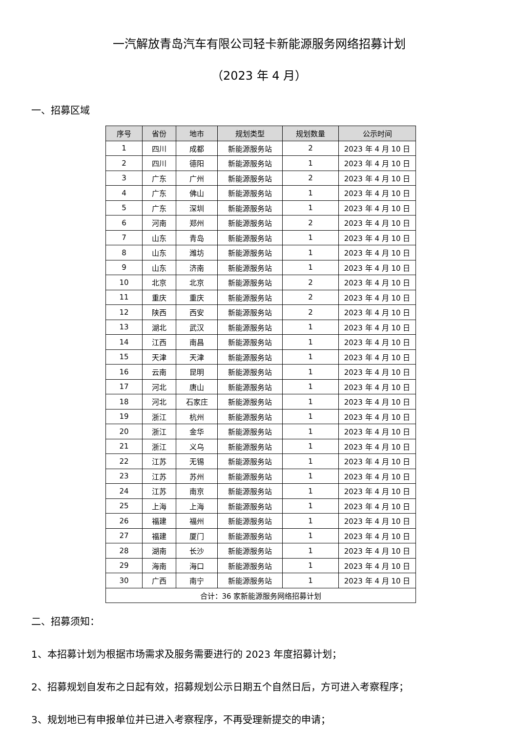一汽解放青岛汽车有限公司轻卡新能源服务网络招募计划
（2023 年 4 月）
一、招募区域
| 序号 | 省份 | 地市 | 规划类型 | 规划数量 | 公示时间 |
| --- | --- | --- | --- | --- | --- |
| 1 | 四川 | 成都 | 新能源服务站 | 2 | 2023 年 4 月 10 日 |
| 2 | 四川 | 德阳 | 新能源服务站 | 1 | 2023 年 4 月 10 日 |
| 3 | 广东 | 广州 | 新能源服务站 | 2 | 2023 年 4 月 10 日 |
| 4 | 广东 | 佛山 | 新能源服务站 | 1 | 2023 年 4 月 10 日 |
| 5 | 广东 | 深圳 | 新能源服务站 | 1 | 2023 年 4 月 10 日 |
| 6 | 河南 | 郑州 | 新能源服务站 | 2 | 2023 年 4 月 10 日 |
| 7 | 山东 | 青岛 | 新能源服务站 | 1 | 2023 年 4 月 10 日 |
| 8 | 山东 | 潍坊 | 新能源服务站 | 1 | 2023 年 4 月 10 日 |
| 9 | 山东 | 济南 | 新能源服务站 | 1 | 2023 年 4 月 10 日 |
| 10 | 北京 | 北京 | 新能源服务站 | 2 | 2023 年 4 月 10 日 |
| 11 | 重庆 | 重庆 | 新能源服务站 | 2 | 2023 年 4 月 10 日 |
| 12 | 陕西 | 西安 | 新能源服务站 | 2 | 2023 年 4 月 10 日 |
| 13 | 湖北 | 武汉 | 新能源服务站 | 1 | 2023 年 4 月 10 日 |
| 14 | 江西 | 南昌 | 新能源服务站 | 1 | 2023 年 4 月 10 日 |
| 15 | 天津 | 天津 | 新能源服务站 | 1 | 2023 年 4 月 10 日 |
| 16 | 云南 | 昆明 | 新能源服务站 | 1 | 2023 年 4 月 10 日 |
| 17 | 河北 | 唐山 | 新能源服务站 | 1 | 2023 年 4 月 10 日 |
| 18 | 河北 | 石家庄 | 新能源服务站 | 1 | 2023 年 4 月 10 日 |
| 19 | 浙江 | 杭州 | 新能源服务站 | 1 | 2023 年 4 月 10 日 |
| 20 | 浙江 | 金华 | 新能源服务站 | 1 | 2023 年 4 月 10 日 |
| 21 | 浙江 | 义乌 | 新能源服务站 | 1 | 2023 年 4 月 10 日 |
| 22 | 江苏 | 无锡 | 新能源服务站 | 1 | 2023 年 4 月 10 日 |
| 23 | 江苏 | 苏州 | 新能源服务站 | 1 | 2023 年 4 月 10 日 |
| 24 | 江苏 | 南京 | 新能源服务站 | 1 | 2023 年 4 月 10 日 |
| 25 | 上海 | 上海 | 新能源服务站 | 1 | 2023 年 4 月 10 日 |
| 26 | 福建 | 福州 | 新能源服务站 | 1 | 2023 年 4 月 10 日 |
| 27 | 福建 | 厦门 | 新能源服务站 | 1 | 2023 年 4 月 10 日 |
| 28 | 湖南 | 长沙 | 新能源服务站 | 1 | 2023 年 4 月 10 日 |
| 29 | 海南 | 海口 | 新能源服务站 | 1 | 2023 年 4 月 10 日 |
| 30 | 广西 | 南宁 | 新能源服务站 | 1 | 2023 年 4 月 10 日 |
| 合计：36 家新能源服务网络招募计划 | | | | | |
二、招募须知：
1、本招募计划为根据市场需求及服务需要进行的 2023 年度招募计划；
2、招募规划自发布之日起有效，招募规划公示日期五个自然日后，方可进入考察程序；
3、规划地已有申报单位并已进入考察程序，不再受理新提交的申请；